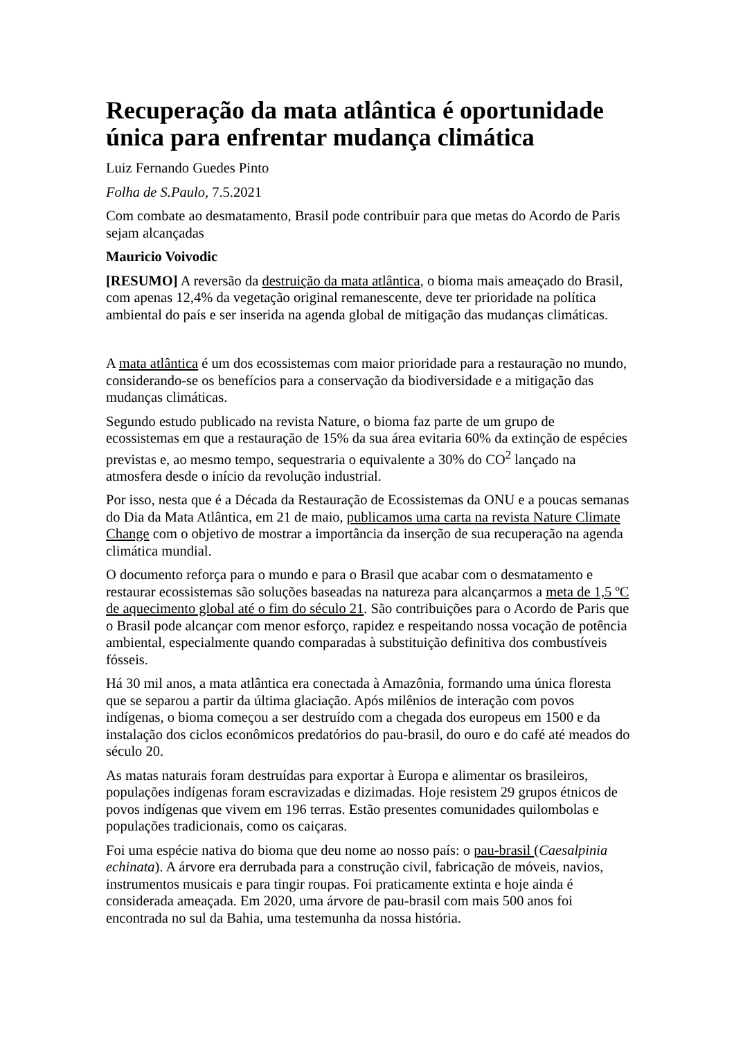Recuperação da mata atlântica é oportunidade única para enfrentar mudança climática
Luiz Fernando Guedes Pinto
Folha de S.Paulo, 7.5.2021
Com combate ao desmatamento, Brasil pode contribuir para que metas do Acordo de Paris sejam alcançadas
Mauricio Voivodic
[RESUMO] A reversão da destruição da mata atlântica, o bioma mais ameaçado do Brasil, com apenas 12,4% da vegetação original remanescente, deve ter prioridade na política ambiental do país e ser inserida na agenda global de mitigação das mudanças climáticas.
A mata atlântica é um dos ecossistemas com maior prioridade para a restauração no mundo, considerando-se os benefícios para a conservação da biodiversidade e a mitigação das mudanças climáticas.
Segundo estudo publicado na revista Nature, o bioma faz parte de um grupo de ecossistemas em que a restauração de 15% da sua área evitaria 60% da extinção de espécies previstas e, ao mesmo tempo, sequestraria o equivalente a 30% do CO<sup>2</sup> lançado na atmosfera desde o início da revolução industrial.
Por isso, nesta que é a Década da Restauração de Ecossistemas da ONU e a poucas semanas do Dia da Mata Atlântica, em 21 de maio, publicamos uma carta na revista Nature Climate Change com o objetivo de mostrar a importância da inserção de sua recuperação na agenda climática mundial.
O documento reforça para o mundo e para o Brasil que acabar com o desmatamento e restaurar ecossistemas são soluções baseadas na natureza para alcançarmos a meta de 1,5 ºC de aquecimento global até o fim do século 21. São contribuições para o Acordo de Paris que o Brasil pode alcançar com menor esforço, rapidez e respeitando nossa vocação de potência ambiental, especialmente quando comparadas à substituição definitiva dos combustíveis fósseis.
Há 30 mil anos, a mata atlântica era conectada à Amazônia, formando uma única floresta que se separou a partir da última glaciação. Após milênios de interação com povos indígenas, o bioma começou a ser destruído com a chegada dos europeus em 1500 e da instalação dos ciclos econômicos predatórios do pau-brasil, do ouro e do café até meados do século 20.
As matas naturais foram destruídas para exportar à Europa e alimentar os brasileiros, populações indígenas foram escravizadas e dizimadas. Hoje resistem 29 grupos étnicos de povos indígenas que vivem em 196 terras. Estão presentes comunidades quilombolas e populações tradicionais, como os caiçaras.
Foi uma espécie nativa do bioma que deu nome ao nosso país: o pau-brasil (Caesalpinia echinata). A árvore era derrubada para a construção civil, fabricação de móveis, navios, instrumentos musicais e para tingir roupas. Foi praticamente extinta e hoje ainda é considerada ameaçada. Em 2020, uma árvore de pau-brasil com mais 500 anos foi encontrada no sul da Bahia, uma testemunha da nossa história.